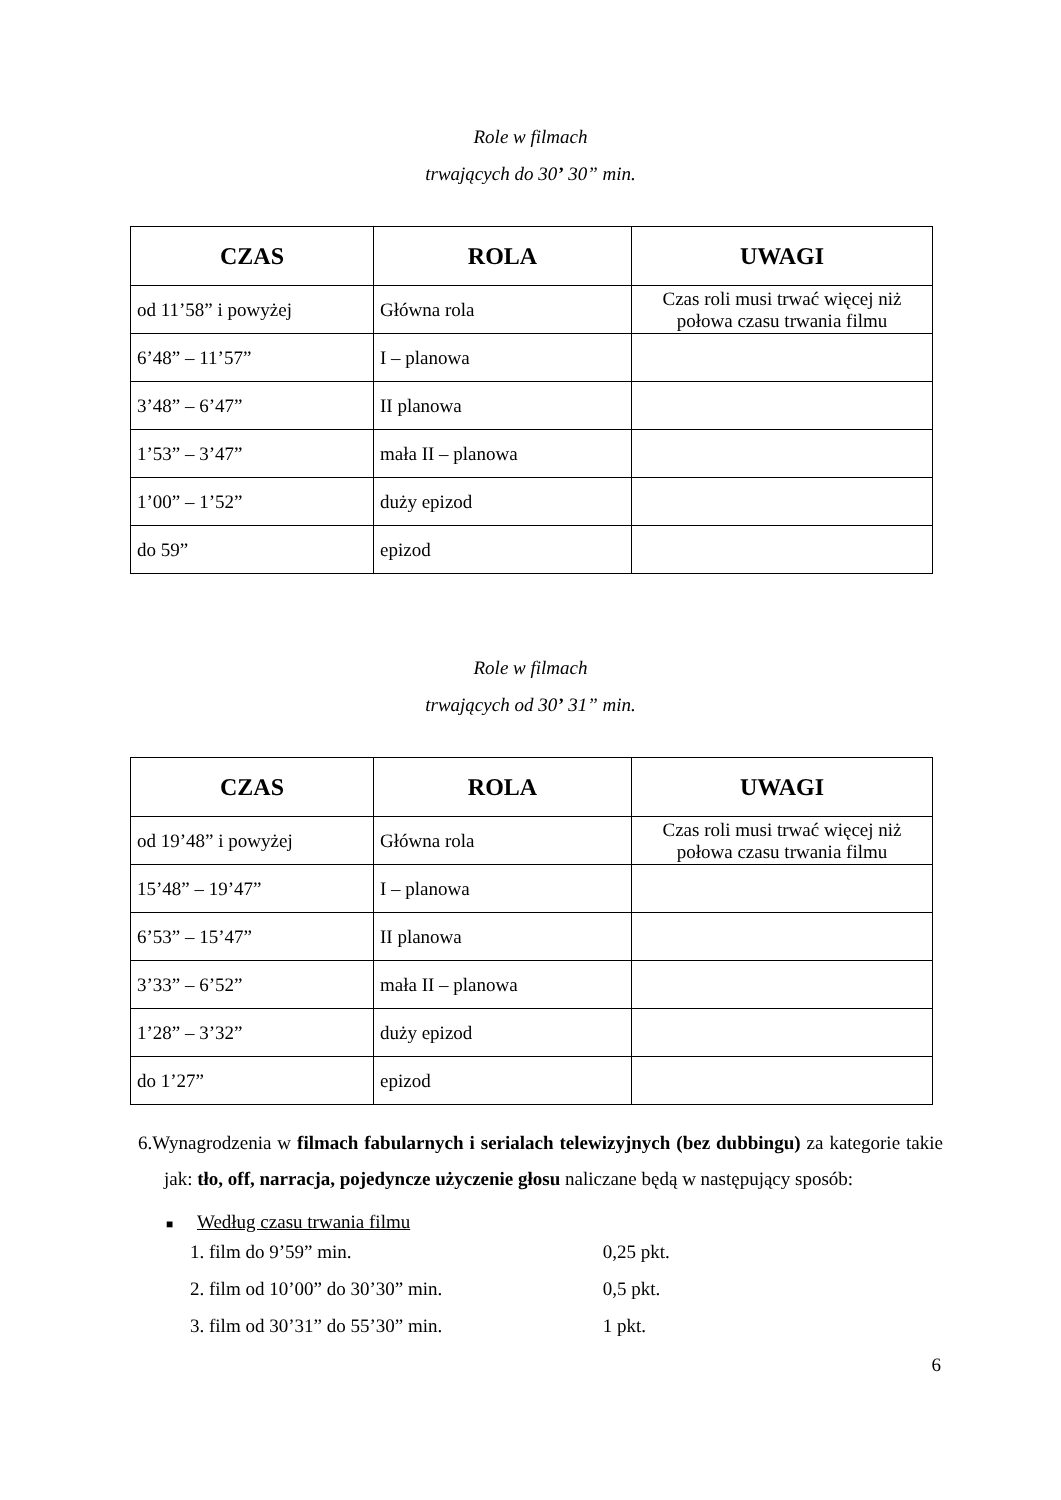Role w filmach
trwających do 30’ 30” min.
| CZAS | ROLA | UWAGI |
| --- | --- | --- |
| od 11’58” i powyżej | Główna rola | Czas roli musi trwać więcej niż połowa czasu trwania filmu |
| 6’48” – 11’57” | I – planowa | |
| 3’48” – 6’47” | II planowa | |
| 1’53” – 3’47” | mała II – planowa | |
| 1’00” – 1’52” | duży epizod | |
| do 59” | epizod | |
Role w filmach
trwających od 30’ 31” min.
| CZAS | ROLA | UWAGI |
| --- | --- | --- |
| od 19’48” i powyżej | Główna rola | Czas roli musi trwać więcej niż połowa czasu trwania filmu |
| 15’48” – 19’47” | I – planowa | |
| 6’53” – 15’47” | II planowa | |
| 3’33” – 6’52” | mała II – planowa | |
| 1’28” – 3’32” | duży epizod | |
| do 1’27” | epizod | |
6.Wynagrodzenia w filmach fabularnych i serialach telewizyjnych (bez dubbingu) za kategorie takie jak: tło, off, narracja, pojedyncze użyczenie głosu naliczane będą w następujący sposób:
■ Według czasu trwania filmu
1. film do 9’59” min. 0,25 pkt.
2. film od 10’00” do 30’30” min. 0,5 pkt.
3. film od 30’31” do 55’30” min. 1 pkt.
6